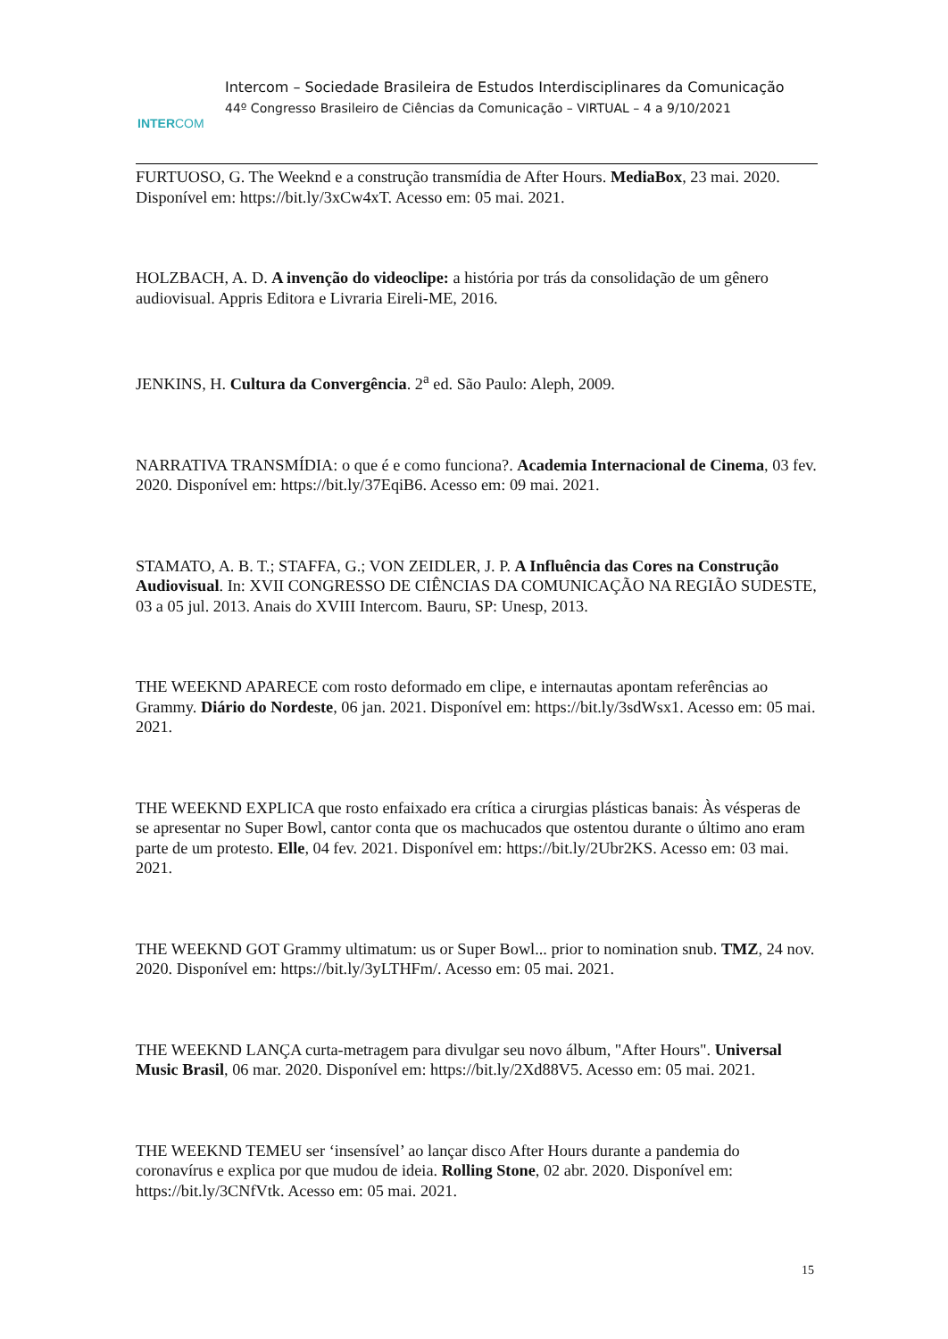INTERCOM
Intercom – Sociedade Brasileira de Estudos Interdisciplinares da Comunicação
44º Congresso Brasileiro de Ciências da Comunicação – VIRTUAL – 4 a 9/10/2021
FURTUOSO, G. The Weeknd e a construção transmídia de After Hours. MediaBox, 23 mai. 2020. Disponível em: https://bit.ly/3xCw4xT. Acesso em: 05 mai. 2021.
HOLZBACH, A. D. A invenção do videoclipe: a história por trás da consolidação de um gênero audiovisual. Appris Editora e Livraria Eireli-ME, 2016.
JENKINS, H. Cultura da Convergência. 2<sup>a</sup> ed. São Paulo: Aleph, 2009.
NARRATIVA TRANSMÍDIA: o que é e como funciona?. Academia Internacional de Cinema, 03 fev. 2020. Disponível em: https://bit.ly/37EqiB6. Acesso em: 09 mai. 2021.
STAMATO, A. B. T.; STAFFA, G.; VON ZEIDLER, J. P. A Influência das Cores na Construção Audiovisual. In: XVII CONGRESSO DE CIÊNCIAS DA COMUNICAÇÃO NA REGIÃO SUDESTE, 03 a 05 jul. 2013. Anais do XVIII Intercom. Bauru, SP: Unesp, 2013.
THE WEEKND APARECE com rosto deformado em clipe, e internautas apontam referências ao Grammy. Diário do Nordeste, 06 jan. 2021. Disponível em: https://bit.ly/3sdWsx1. Acesso em: 05 mai. 2021.
THE WEEKND EXPLICA que rosto enfaixado era crítica a cirurgias plásticas banais: Às vésperas de se apresentar no Super Bowl, cantor conta que os machucados que ostentou durante o último ano eram parte de um protesto. Elle, 04 fev. 2021. Disponível em: https://bit.ly/2Ubr2KS. Acesso em: 03 mai. 2021.
THE WEEKND GOT Grammy ultimatum: us or Super Bowl... prior to nomination snub. TMZ, 24 nov. 2020. Disponível em: https://bit.ly/3yLTHFm/. Acesso em: 05 mai. 2021.
THE WEEKND LANÇA curta-metragem para divulgar seu novo álbum, "After Hours". Universal Music Brasil, 06 mar. 2020. Disponível em: https://bit.ly/2Xd88V5. Acesso em: 05 mai. 2021.
THE WEEKND TEMEU ser ‘insensível’ ao lançar disco After Hours durante a pandemia do coronavírus e explica por que mudou de ideia. Rolling Stone, 02 abr. 2020. Disponível em: https://bit.ly/3CNfVtk. Acesso em: 05 mai. 2021.
15